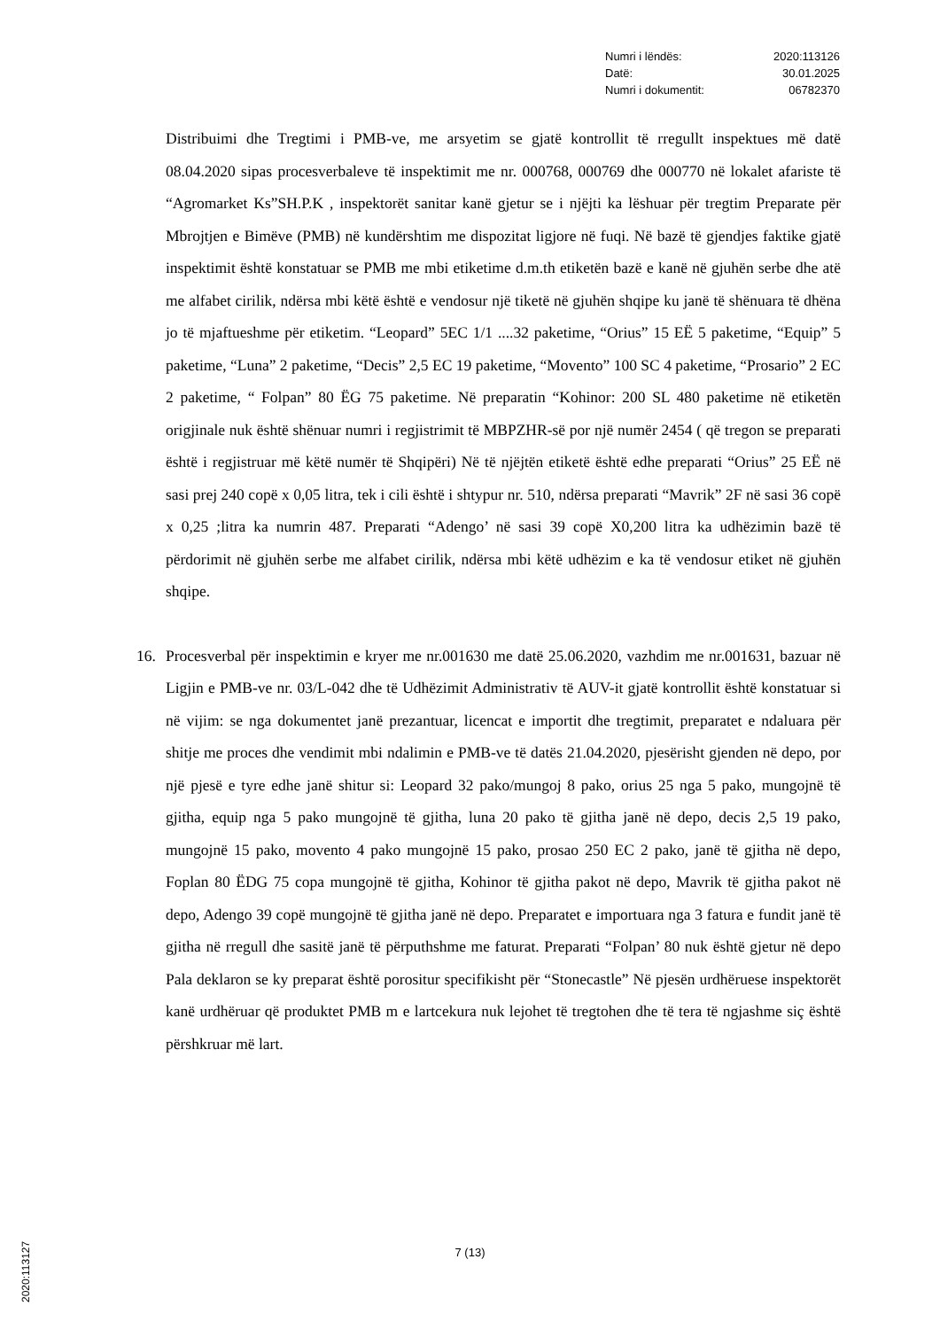Numri i lëndës: 2020:113126
Datë: 30.01.2025
Numri i dokumentit: 06782370
Distribuimi dhe Tregtimi i PMB-ve, me arsyetim se gjatë kontrollit të rregullt inspektues më datë 08.04.2020 sipas procesverbaleve të inspektimit me nr. 000768, 000769 dhe 000770 në lokalet afariste të “Agromarket Ks”SH.P.K , inspektorët sanitar kanë gjetur se i njëjti ka lëshuar për tregtim Preparate për Mbrojtjen e Bimëve (PMB) në kundërshtim me dispozitat ligjore në fuqi. Në bazë të gjendjes faktike gjatë inspektimit është konstatuar se PMB me mbi etiketime d.m.th etiketën bazë e kanë në gjuhën serbe dhe atë me alfabet cirilik, ndërsa mbi këtë është e vendosur një tiketë në gjuhën shqipe ku janë të shënuara të dhëna jo të mjaftueshme për etiketim. “Leopard” 5EC 1/1 ....32 paketime, “Orius” 15 EË 5 paketime, “Equip” 5 paketime, “Luna” 2 paketime, “Decis” 2,5 EC 19 paketime, “Movento” 100 SC 4 paketime, “Prosario” 2 EC 2 paketime, “ Folpan” 80 ËG 75 paketime. Në preparatin “Kohinor: 200 SL 480 paketime në etiketën origjinale nuk është shënuar numri i regjistrimit të MBPZHR-së por një numër 2454 ( që tregon se preparati është i regjistruar më këtë numër të Shqipëri) Në të njëjtën etiketë është edhe preparati “Orius” 25 EË në sasi prej 240 copë x 0,05 litra, tek i cili është i shtypur nr. 510, ndërsa preparati “Mavrik” 2F në sasi 36 copë x 0,25 ;litra ka numrin 487. Preparati “Adengo’ në sasi 39 copë X0,200 litra ka udhëzimin bazë të përdorimit në gjuhën serbe me alfabet cirilik, ndërsa mbi këtë udhëzim e ka të vendosur etiket në gjuhën shqipe.
16. Procesverbal për inspektimin e kryer me nr.001630 me datë 25.06.2020, vazhdim me nr.001631, bazuar në Ligjin e PMB-ve nr. 03/L-042 dhe të Udhëzimit Administrativ të AUV-it gjatë kontrollit është konstatuar si në vijim: se nga dokumentet janë prezantuar, licencat e importit dhe tregtimit, preparatet e ndaluara për shitje me proces dhe vendimit mbi ndalimin e PMB-ve të datës 21.04.2020, pjesërisht gjenden në depo, por një pjesë e tyre edhe janë shitur si: Leopard 32 pako/mungoj 8 pako, orius 25 nga 5 pako, mungojnë të gjitha, equip nga 5 pako mungojnë të gjitha, luna 20 pako të gjitha janë në depo, decis 2,5 19 pako, mungojnë 15 pako, movento 4 pako mungojnë 15 pako, prosao 250 EC 2 pako, janë të gjitha në depo, Foplan 80 ËDG 75 copa mungojnë të gjitha, Kohinor të gjitha pakot në depo, Mavrik të gjitha pakot në depo, Adengo 39 copë mungojnë të gjitha janë në depo. Preparatet e importuara nga 3 fatura e fundit janë të gjitha në rregull dhe sasitë janë të përputhshme me faturat. Preparati “Folpan’ 80 nuk është gjetur në depo Pala deklaron se ky preparat është porositur specifikisht për “Stonecastle” Në pjesën urdhëruese inspektorët kanë urdhëruar që produktet PMB m e lartcekura nuk lejohet të tregtohen dhe të tera të ngjashme siç është përshkruar më lart.
7 (13)
2020:113127